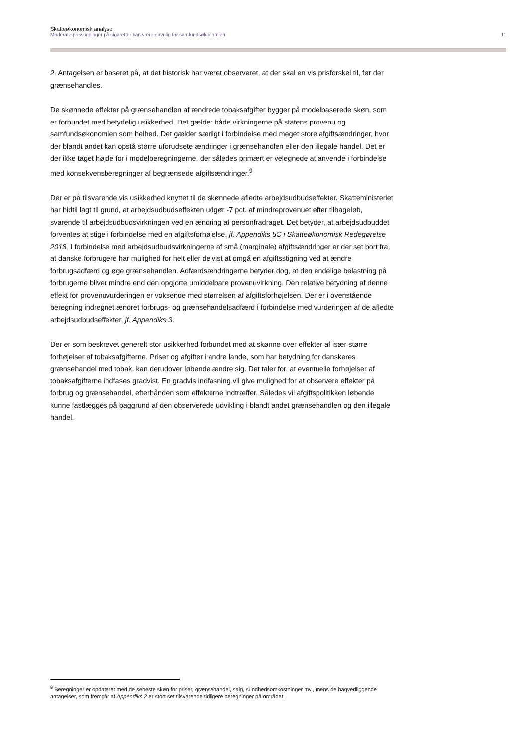Skatteøkonomisk analyse
Moderate prisstigninger på cigaretter kan være gavnlig for samfundsøkonomien 11
2. Antagelsen er baseret på, at det historisk har været observeret, at der skal en vis prisforskel til, før der grænsehandles.
De skønnede effekter på grænsehandlen af ændrede tobaksafgifter bygger på modelbaserede skøn, som er forbundet med betydelig usikkerhed. Det gælder både virkningerne på statens provenu og samfundsøkonomien som helhed. Det gælder særligt i forbindelse med meget store afgiftsændringer, hvor der blandt andet kan opstå større uforudsete ændringer i grænsehandlen eller den illegale handel. Det er der ikke taget højde for i modelberegningerne, der således primært er velegnede at anvende i forbindelse med konsekvensberegninger af begrænsede afgiftsændringer.<sup>9</sup>
Der er på tilsvarende vis usikkerhed knyttet til de skønnede afledte arbejdsudbudseffekter. Skatteministeriet har hidtil lagt til grund, at arbejdsudbudseffekten udgør -7 pct. af mindreprovenuet efter tilbageløb, svarende til arbejdsudbudsvirkningen ved en ændring af personfradraget. Det betyder, at arbejdsudbuddet forventes at stige i forbindelse med en afgiftsforhøjelse, jf. Appendiks 5C i Skatteøkonomisk Redegørelse 2018. I forbindelse med arbejdsudbudsvirkningerne af små (marginale) afgiftsændringer er der set bort fra, at danske forbrugere har mulighed for helt eller delvist at omgå en afgiftsstigning ved at ændre forbrugsadfærd og øge grænsehandlen. Adfærdsændringerne betyder dog, at den endelige belastning på forbrugerne bliver mindre end den opgjorte umiddelbare provenuvirkning. Den relative betydning af denne effekt for provenuvurderingen er voksende med størrelsen af afgiftsforhøjelsen. Der er i ovenstående beregning indregnet ændret forbrugs- og grænsehandelsadfærd i forbindelse med vurderingen af de afledte arbejdsudbudseffekter, jf. Appendiks 3.
Der er som beskrevet generelt stor usikkerhed forbundet med at skønne over effekter af især større forhøjelser af tobaksafgifterne. Priser og afgifter i andre lande, som har betydning for danskeres grænsehandel med tobak, kan derudover løbende ændre sig. Det taler for, at eventuelle forhøjelser af tobaksafgifterne indfases gradvist. En gradvis indfasning vil give mulighed for at observere effekter på forbrug og grænsehandel, efterhånden som effekterne indtræffer. Således vil afgiftspolitikken løbende kunne fastlægges på baggrund af den observerede udvikling i blandt andet grænsehandlen og den illegale handel.
<sup>9</sup> Beregninger er opdateret med de seneste skøn for priser, grænsehandel, salg, sundhedsomkostninger mv., mens de bagvedliggende antagelser, som fremgår af Appendiks 2 er stort set tilsvarende tidligere beregninger på området.